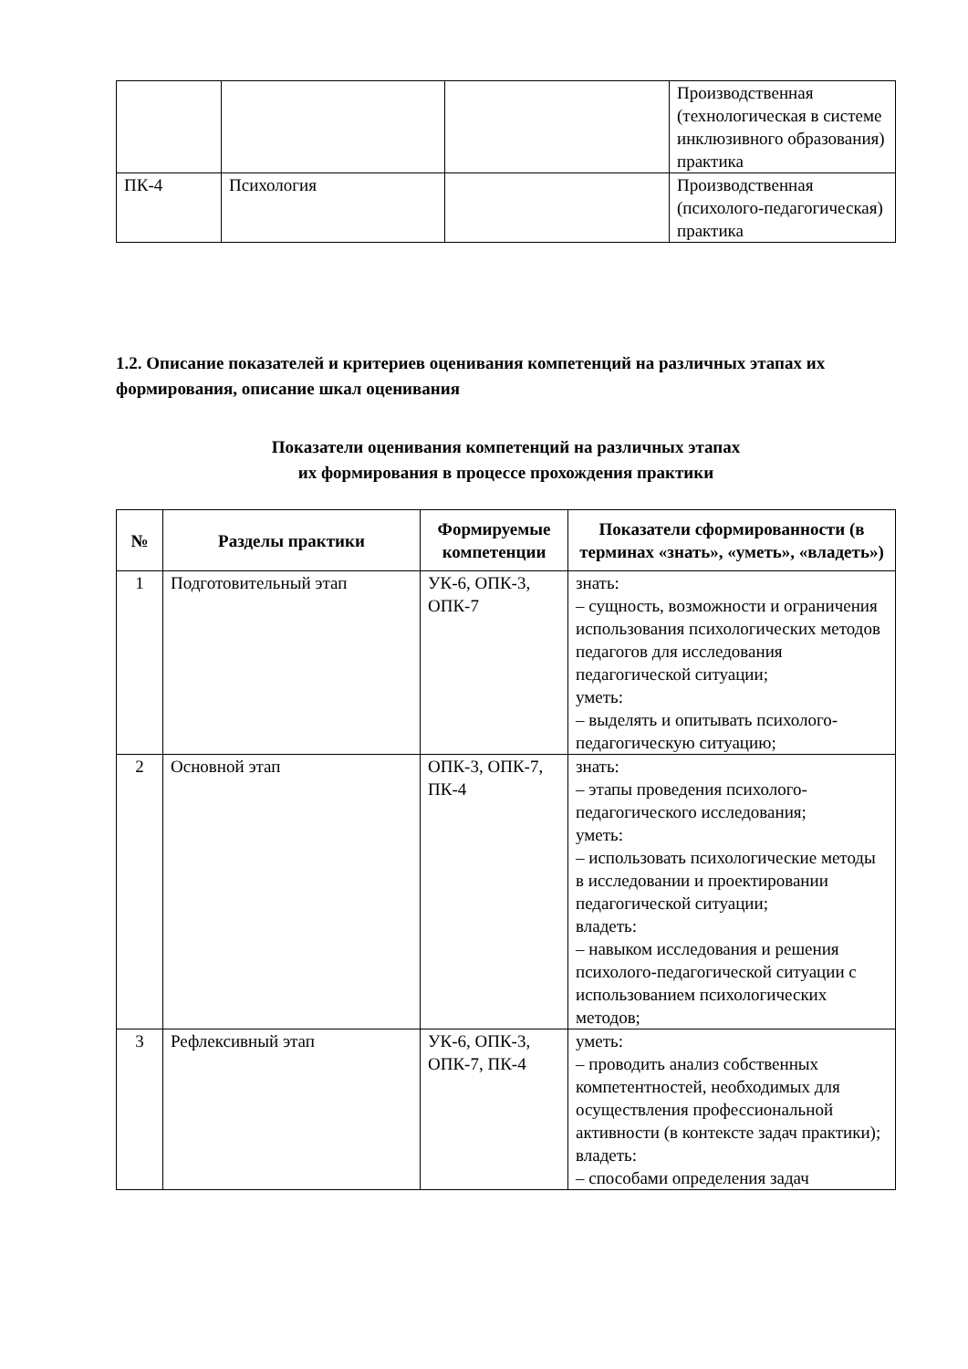| | | | Производственная (технологическая в системе инклюзивного образования) практика |
| ПК-4 | Психология | | Производственная (психолого-педагогическая) практика |
1.2. Описание показателей и критериев оценивания компетенций на различных этапах их формирования, описание шкал оценивания
Показатели оценивания компетенций на различных этапах
их формирования в процессе прохождения практики
| № | Разделы практики | Формируемые компетенции | Показатели сформированности (в терминах «знать», «уметь», «владеть») |
| --- | --- | --- | --- |
| 1 | Подготовительный этап | УК-6, ОПК-3, ОПК-7 | знать: – сущность, возможности и ограничения использования психологических методов педагогов для исследования педагогической ситуации; уметь: – выделять и опитывать психолого-педагогическую ситуацию; |
| 2 | Основной этап | ОПК-3, ОПК-7, ПК-4 | знать: – этапы проведения психолого-педагогического исследования; уметь: – использовать психологические методы в исследовании и проектировании педагогической ситуации; владеть: – навыком исследования и решения психолого-педагогической ситуации с использованием психологических методов; |
| 3 | Рефлексивный этап | УК-6, ОПК-3, ОПК-7, ПК-4 | уметь: – проводить анализ собственных компетентностей, необходимых для осуществления профессиональной активности (в контексте задач практики); владеть: – способами определения задач |